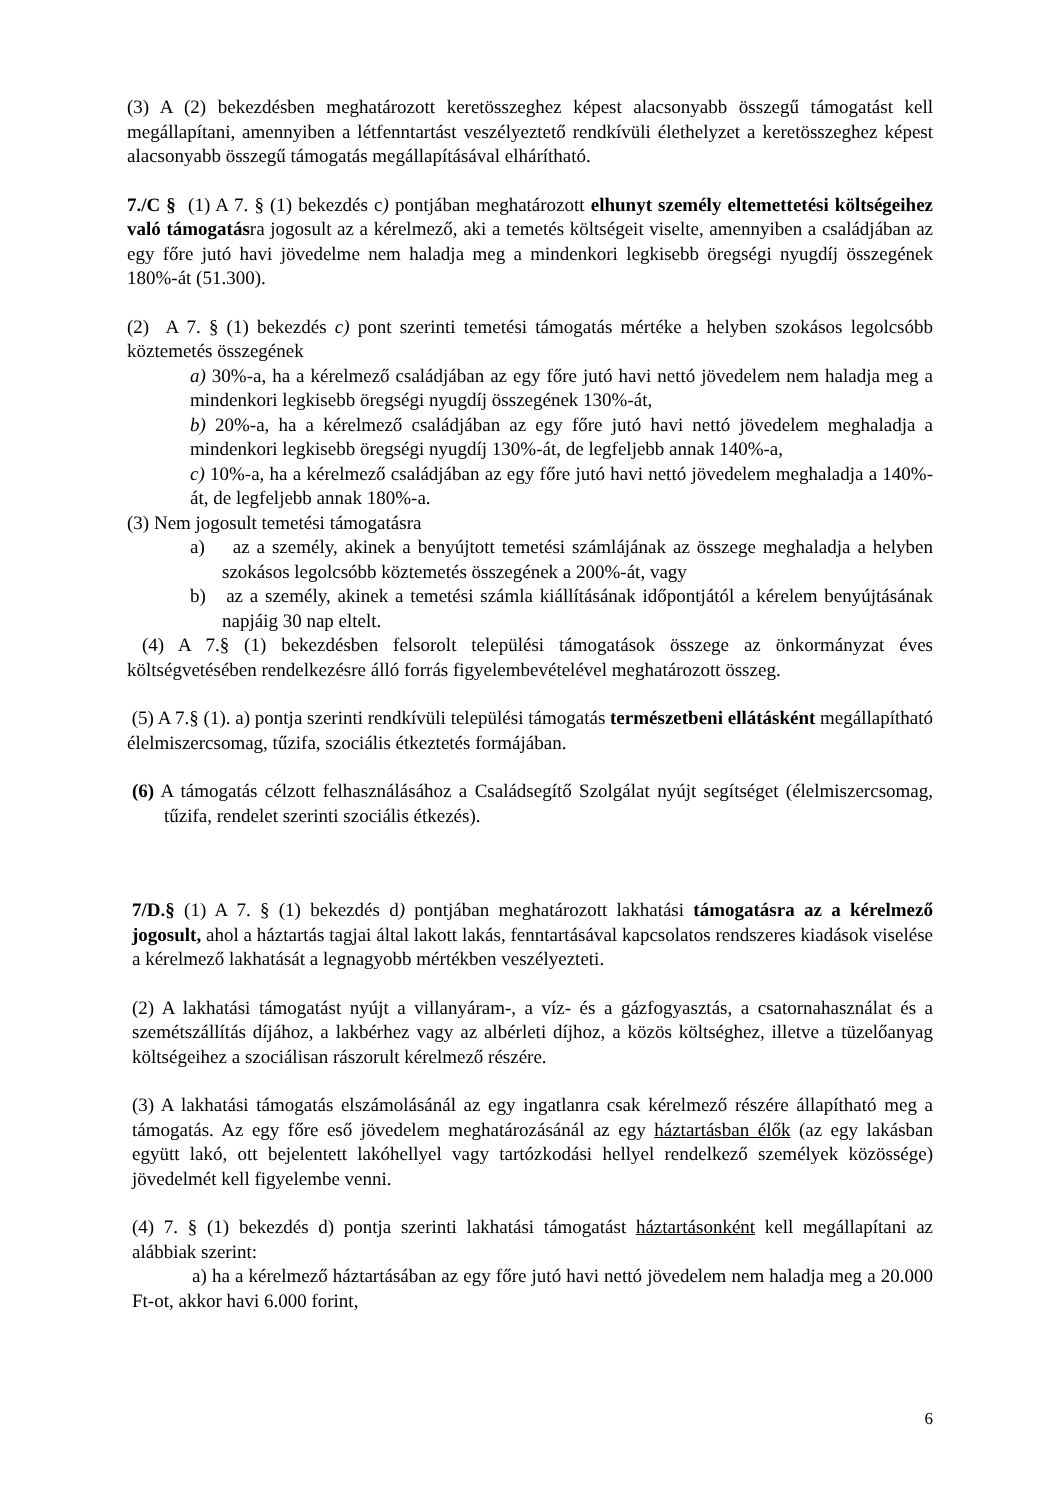(3) A (2) bekezdésben meghatározott keretösszeghez képest alacsonyabb összegű támogatást kell megállapítani, amennyiben a létfenntartást veszélyeztető rendkívüli élethelyzet a keretösszeghez képest alacsonyabb összegű támogatás megállapításával elhárítható.
7./C § (1) A 7. § (1) bekezdés c) pontjában meghatározott elhunyt személy eltemettetési költségeihez való támogatásra jogosult az a kérelmező, aki a temetés költségeit viselte, amennyiben a családjában az egy főre jutó havi jövedelme nem haladja meg a mindenkori legkisebb öregségi nyugdíj összegének 180%-át (51.300).
(2) A 7. § (1) bekezdés c) pont szerinti temetési támogatás mértéke a helyben szokásos legolcsóbb köztemetés összegének
a) 30%-a, ha a kérelmező családjában az egy főre jutó havi nettó jövedelem nem haladja meg a mindenkori legkisebb öregségi nyugdíj összegének 130%-át,
b) 20%-a, ha a kérelmező családjában az egy főre jutó havi nettó jövedelem meghaladja a mindenkori legkisebb öregségi nyugdíj 130%-át, de legfeljebb annak 140%-a,
c) 10%-a, ha a kérelmező családjában az egy főre jutó havi nettó jövedelem meghaladja a 140%-át, de legfeljebb annak 180%-a.
(3) Nem jogosult temetési támogatásra
a) az a személy, akinek a benyújtott temetési számlájának az összege meghaladja a helyben szokásos legolcsóbb köztemetés összegének a 200%-át, vagy
b) az a személy, akinek a temetési számla kiállításának időpontjától a kérelem benyújtásának napjáig 30 nap eltelt.
(4) A 7.§ (1) bekezdésben felsorolt települési támogatások összege az önkormányzat éves költségvetésében rendelkezésre álló forrás figyelembevételével meghatározott összeg.
(5) A 7.§ (1). a) pontja szerinti rendkívüli települési támogatás természetbeni ellátásként megállapítható élelmiszercsomag, tűzifa, szociális étkeztetés formájában.
(6) A támogatás célzott felhasználásához a Családsegítő Szolgálat nyújt segítséget (élelmiszercsomag, tűzifa, rendelet szerinti szociális étkezés).
7/D.§ (1) A 7. § (1) bekezdés d) pontjában meghatározott lakhatási támogatásra az a kérelmező jogosult, ahol a háztartás tagjai által lakott lakás, fenntartásával kapcsolatos rendszeres kiadások viselése a kérelmező lakhatását a legnagyobb mértékben veszélyezteti.
(2) A lakhatási támogatást nyújt a villanyáram-, a víz- és a gázfogyasztás, a csatornahasználat és a szemétszállítás díjához, a lakbérhez vagy az albérleti díjhoz, a közös költséghez, illetve a tüzelőanyag költségeihez a szociálisan rászorult kérelmező részére.
(3) A lakhatási támogatás elszámolásánál az egy ingatlanra csak kérelmező részére állapítható meg a támogatás. Az egy főre eső jövedelem meghatározásánál az egy háztartásban élők (az egy lakásban együtt lakó, ott bejelentett lakóhellyel vagy tartózkodási hellyel rendelkező személyek közössége) jövedelmét kell figyelembe venni.
(4) 7. § (1) bekezdés d) pontja szerinti lakhatási támogatást háztartásonként kell megállapítani az alábbiak szerint:
a) ha a kérelmező háztartásában az egy főre jutó havi nettó jövedelem nem haladja meg a 20.000 Ft-ot, akkor havi 6.000 forint,
6